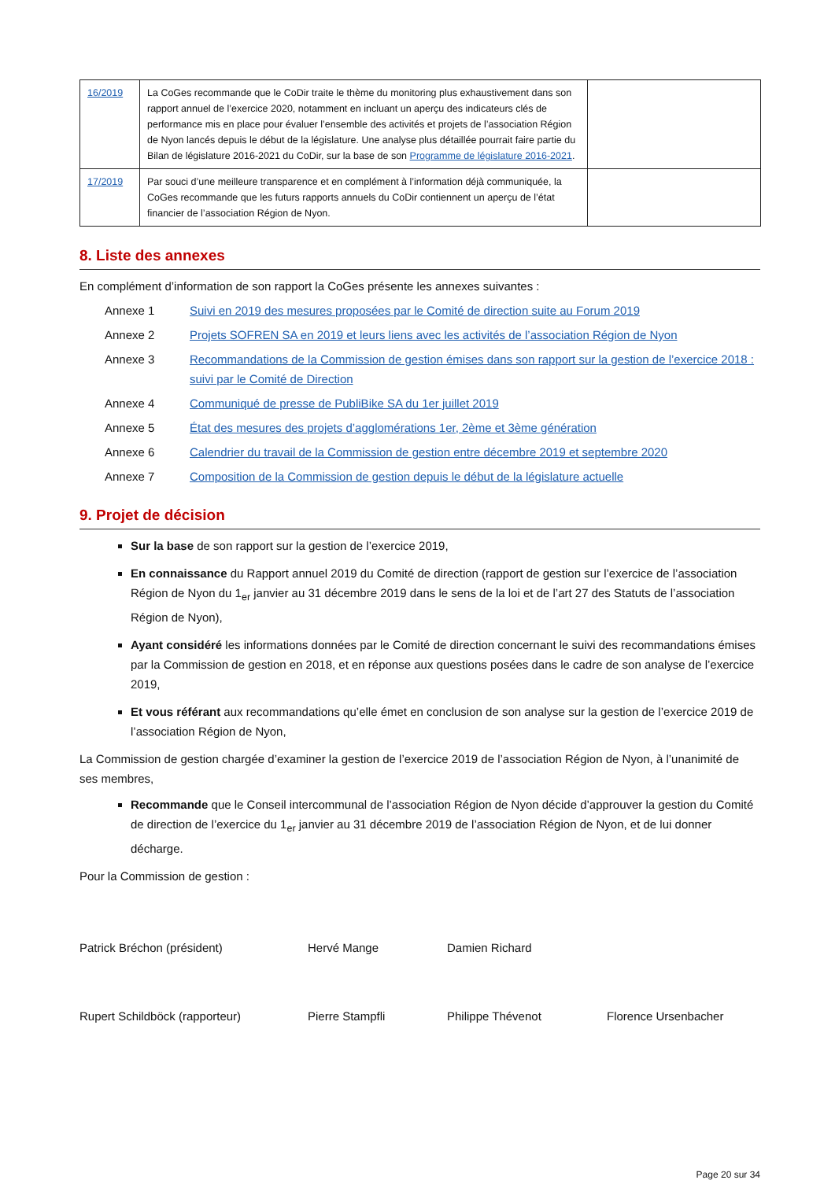| 16/2019 | La CoGes recommande que le CoDir traite le thème du monitoring plus exhaustivement dans son rapport annuel de l’exercice 2020, notamment en incluant un aperçu des indicateurs clés de performance mis en place pour évaluer l’ensemble des activités et projets de l’association Région de Nyon lancés depuis le début de la législature. Une analyse plus détaillée pourrait faire partie du Bilan de législature 2016-2021 du CoDir, sur la base de son Programme de législature 2016-2021 . | |
| 17/2019 | Par souci d’une meilleure transparence et en complément à l’information déjà communiquée, la CoGes recommande que les futurs rapports annuels du CoDir contiennent un aperçu de l’état financier de l’association Région de Nyon. | |
8. Liste des annexes
En complément d’information de son rapport la CoGes présente les annexes suivantes :
Annexe 1 Suivi en 2019 des mesures proposées par le Comité de direction suite au Forum 2019
Annexe 2 Projets SOFREN SA en 2019 et leurs liens avec les activités de l’association Région de Nyon
Annexe 3 Recommandations de la Commission de gestion émises dans son rapport sur la gestion de l’exercice 2018 : suivi par le Comité de Direction
Annexe 4 Communiqué de presse de PubliBike SA du 1er juillet 2019
Annexe 5 État des mesures des projets d’agglomérations 1er, 2ème et 3ème génération
Annexe 6 Calendrier du travail de la Commission de gestion entre décembre 2019 et septembre 2020
Annexe 7 Composition de la Commission de gestion depuis le début de la législature actuelle
9. Projet de décision
Sur la base de son rapport sur la gestion de l’exercice 2019,
En connaissance du Rapport annuel 2019 du Comité de direction (rapport de gestion sur l’exercice de l’association Région de Nyon du 1<sub>er</sub> janvier au 31 décembre 2019 dans le sens de la loi et de l’art 27 des Statuts de l’association Région de Nyon),
Ayant considéré les informations données par le Comité de direction concernant le suivi des recommandations émises par la Commission de gestion en 2018, et en réponse aux questions posées dans le cadre de son analyse de l’exercice 2019,
Et vous référant aux recommandations qu’elle émet en conclusion de son analyse sur la gestion de l’exercice 2019 de l’association Région de Nyon,
La Commission de gestion chargée d’examiner la gestion de l’exercice 2019 de l’association Région de Nyon, à l’unanimité de ses membres,
Recommande que le Conseil intercommunal de l’association Région de Nyon décide d’approuver la gestion du Comité de direction de l’exercice du 1<sub>er</sub> janvier au 31 décembre 2019 de l’association Région de Nyon, et de lui donner décharge.
Pour la Commission de gestion :
Patrick Bréchon (président) Hervé Mange Damien Richard
Rupert Schildböck (rapporteur) Pierre Stampfli Philippe Thévenot Florence Ursenbacher
Page 20 sur 34